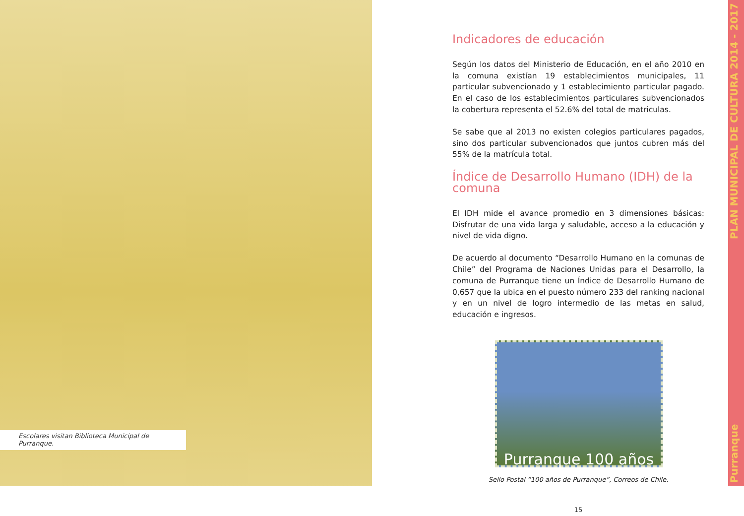Escolares visitan Biblioteca Municipal de Purranque.
Indicadores de educación
Según los datos del Ministerio de Educación, en el año 2010 en la comuna existían 19 establecimientos municipales, 11 particular subvencionado y 1 establecimiento particular pagado. En el caso de los establecimientos particulares subvencionados la cobertura representa el 52.6% del total de matriculas.
Se sabe que al 2013 no existen colegios particulares pagados, sino dos particular subvencionados que juntos cubren más del 55% de la matrícula total.
Índice de Desarrollo Humano (IDH) de la comuna
El IDH mide el avance promedio en 3 dimensiones básicas: Disfrutar de una vida larga y saludable, acceso a la educación y nivel de vida digno.
De acuerdo al documento “Desarrollo Humano en la comunas de Chile” del Programa de Naciones Unidas para el Desarrollo, la comuna de Purranque tiene un Índice de Desarrollo Humano de 0,657 que la ubica en el puesto número 233 del ranking nacional y en un nivel de logro intermedio de las metas en salud, educación e ingresos.
Purranque 100 años
Sello Postal “100 años de Purranque”, Correos de Chile.
15
Purranque PLAN MUNICIPAL DE CULTURA 2014 - 2017